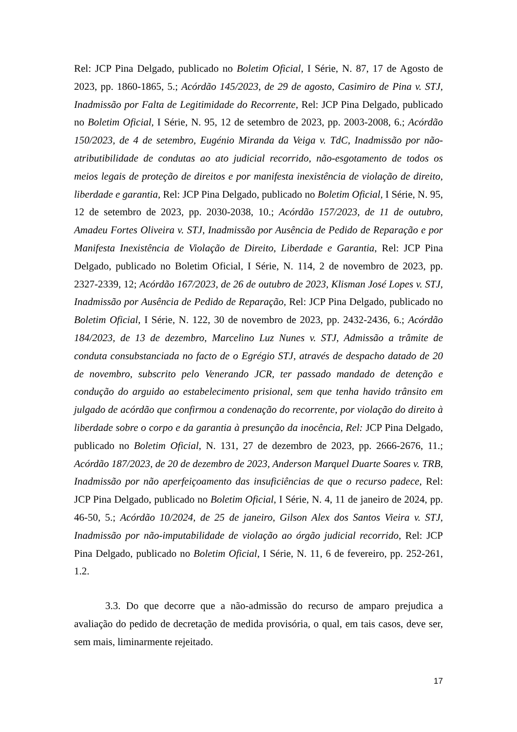Rel: JCP Pina Delgado, publicado no Boletim Oficial, I Série, N. 87, 17 de Agosto de 2023, pp. 1860-1865, 5.; Acórdão 145/2023, de 29 de agosto, Casimiro de Pina v. STJ, Inadmissão por Falta de Legitimidade do Recorrente, Rel: JCP Pina Delgado, publicado no Boletim Oficial, I Série, N. 95, 12 de setembro de 2023, pp. 2003-2008, 6.; Acórdão 150/2023, de 4 de setembro, Eugénio Miranda da Veiga v. TdC, Inadmissão por não-atributibilidade de condutas ao ato judicial recorrido, não-esgotamento de todos os meios legais de proteção de direitos e por manifesta inexistência de violação de direito, liberdade e garantia, Rel: JCP Pina Delgado, publicado no Boletim Oficial, I Série, N. 95, 12 de setembro de 2023, pp. 2030-2038, 10.; Acórdão 157/2023, de 11 de outubro, Amadeu Fortes Oliveira v. STJ, Inadmissão por Ausência de Pedido de Reparação e por Manifesta Inexistência de Violação de Direito, Liberdade e Garantia, Rel: JCP Pina Delgado, publicado no Boletim Oficial, I Série, N. 114, 2 de novembro de 2023, pp. 2327-2339, 12; Acórdão 167/2023, de 26 de outubro de 2023, Klisman José Lopes v. STJ, Inadmissão por Ausência de Pedido de Reparação, Rel: JCP Pina Delgado, publicado no Boletim Oficial, I Série, N. 122, 30 de novembro de 2023, pp. 2432-2436, 6.; Acórdão 184/2023, de 13 de dezembro, Marcelino Luz Nunes v. STJ, Admissão a trâmite de conduta consubstanciada no facto de o Egrégio STJ, através de despacho datado de 20 de novembro, subscrito pelo Venerando JCR, ter passado mandado de detenção e condução do arguido ao estabelecimento prisional, sem que tenha havido trânsito em julgado de acórdão que confirmou a condenação do recorrente, por violação do direito à liberdade sobre o corpo e da garantia à presunção da inocência, Rel: JCP Pina Delgado, publicado no Boletim Oficial, N. 131, 27 de dezembro de 2023, pp. 2666-2676, 11.; Acórdão 187/2023, de 20 de dezembro de 2023, Anderson Marquel Duarte Soares v. TRB, Inadmissão por não aperfeiçoamento das insuficiências de que o recurso padece, Rel: JCP Pina Delgado, publicado no Boletim Oficial, I Série, N. 4, 11 de janeiro de 2024, pp. 46-50, 5.; Acórdão 10/2024, de 25 de janeiro, Gilson Alex dos Santos Vieira v. STJ, Inadmissão por não-imputabilidade de violação ao órgão judicial recorrido, Rel: JCP Pina Delgado, publicado no Boletim Oficial, I Série, N. 11, 6 de fevereiro, pp. 252-261, 1.2.
3.3. Do que decorre que a não-admissão do recurso de amparo prejudica a avaliação do pedido de decretação de medida provisória, o qual, em tais casos, deve ser, sem mais, liminarmente rejeitado.
17